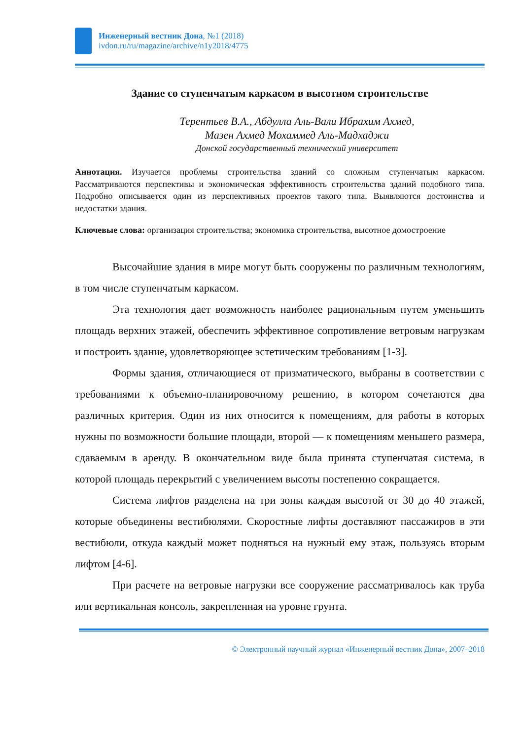Инженерный вестник Дона, №1 (2018)
ivdon.ru/ru/magazine/archive/n1y2018/4775
Здание со ступенчатым каркасом в высотном строительстве
Терентьев В.А., Абдулла Аль-Вали Ибрахим Ахмед,
Мазен Ахмед Мохаммед Аль-Мадхаджи
Донской государственный технический университет
Аннотация. Изучается проблемы строительства зданий со сложным ступенчатым каркасом. Рассматриваются перспективы и экономическая эффективность строительства зданий подобного типа. Подробно описывается один из перспективных проектов такого типа. Выявляются достоинства и недостатки здания.
Ключевые слова: организация строительства; экономика строительства, высотное домостроение
Высочайшие здания в мире могут быть сооружены по различным технологиям, в том числе ступенчатым каркасом.
Эта технология дает возможность наиболее рациональным путем уменьшить площадь верхних этажей, обеспечить эффективное сопротивление ветровым нагрузкам и построить здание, удовлетворяющее эстетическим требованиям [1-3].
Формы здания, отличающиеся от призматического, выбраны в соответствии с требованиями к объемно-планировочному решению, в котором сочетаются два различных критерия. Один из них относится к помещениям, для работы в которых нужны по возможности большие площади, второй — к помещениям меньшего размера, сдаваемым в аренду. В окончательном виде была принята ступенчатая система, в которой площадь перекрытий с увеличением высоты постепенно сокращается.
Система лифтов разделена на три зоны каждая высотой от 30 до 40 этажей, которые объединены вестибюлями. Скоростные лифты доставляют пассажиров в эти вестибюли, откуда каждый может подняться на нужный ему этаж, пользуясь вторым лифтом [4-6].
При расчете на ветровые нагрузки все сооружение рассматривалось как труба или вертикальная консоль, закрепленная на уровне грунта.
© Электронный научный журнал «Инженерный вестник Дона», 2007–2018